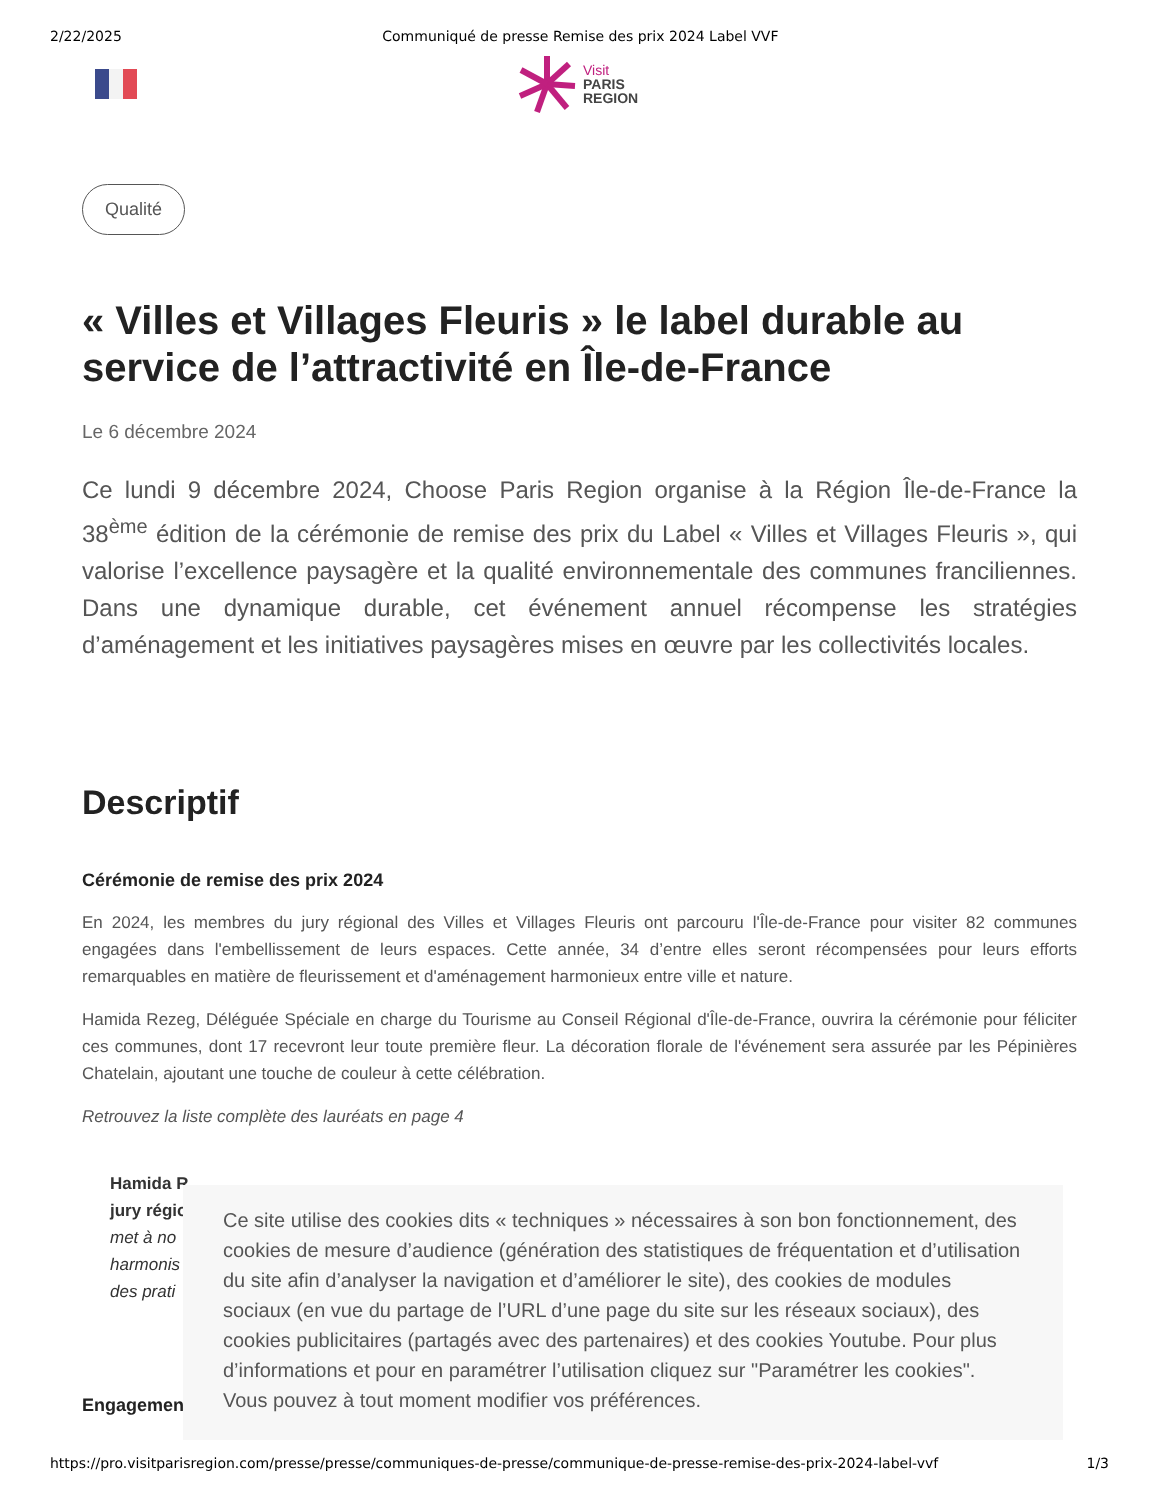2/22/2025 Communiqué de presse Remise des prix 2024 Label VVF
Visit
PARIS
REGION
Qualité
« Villes et Villages Fleuris » le label durable au service de l’attractivité en Île-de-France
Le 6 décembre 2024
Ce lundi 9 décembre 2024, Choose Paris Region organise à la Région Île-de-France la 38<sup>ème</sup> édition de la cérémonie de remise des prix du Label « Villes et Villages Fleuris », qui valorise l’excellence paysagère et la qualité environnementale des communes franciliennes. Dans une dynamique durable, cet événement annuel récompense les stratégies d’aménagement et les initiatives paysagères mises en œuvre par les collectivités locales.
Descriptif
Cérémonie de remise des prix 2024
En 2024, les membres du jury régional des Villes et Villages Fleuris ont parcouru l'Île-de-France pour visiter 82 communes engagées dans l'embellissement de leurs espaces. Cette année, 34 d’entre elles seront récompensées pour leurs efforts remarquables en matière de fleurissement et d'aménagement harmonieux entre ville et nature.
Hamida Rezeg, Déléguée Spéciale en charge du Tourisme au Conseil Régional d'Île-de-France, ouvrira la cérémonie pour féliciter ces communes, dont 17 recevront leur toute première fleur. La décoration florale de l'événement sera assurée par les Pépinières Chatelain, ajoutant une touche de couleur à cette célébration.
Retrouvez la liste complète des lauréats en page 4
Hamida R
jury régio
met à no
harmonis
des prati
Engagement
Ce site utilise des cookies dits « techniques » nécessaires à son bon fonctionnement, des cookies de mesure d’audience (génération des statistiques de fréquentation et d’utilisation du site afin d’analyser la navigation et d’améliorer le site), des cookies de modules sociaux (en vue du partage de l’URL d’une page du site sur les réseaux sociaux), des cookies publicitaires (partagés avec des partenaires) et des cookies Youtube. Pour plus d’informations et pour en paramétrer l’utilisation cliquez sur "Paramétrer les cookies". Vous pouvez à tout moment modifier vos préférences.
https://pro.visitparisregion.com/presse/presse/communiques-de-presse/communique-de-presse-remise-des-prix-2024-label-vvf 1/3